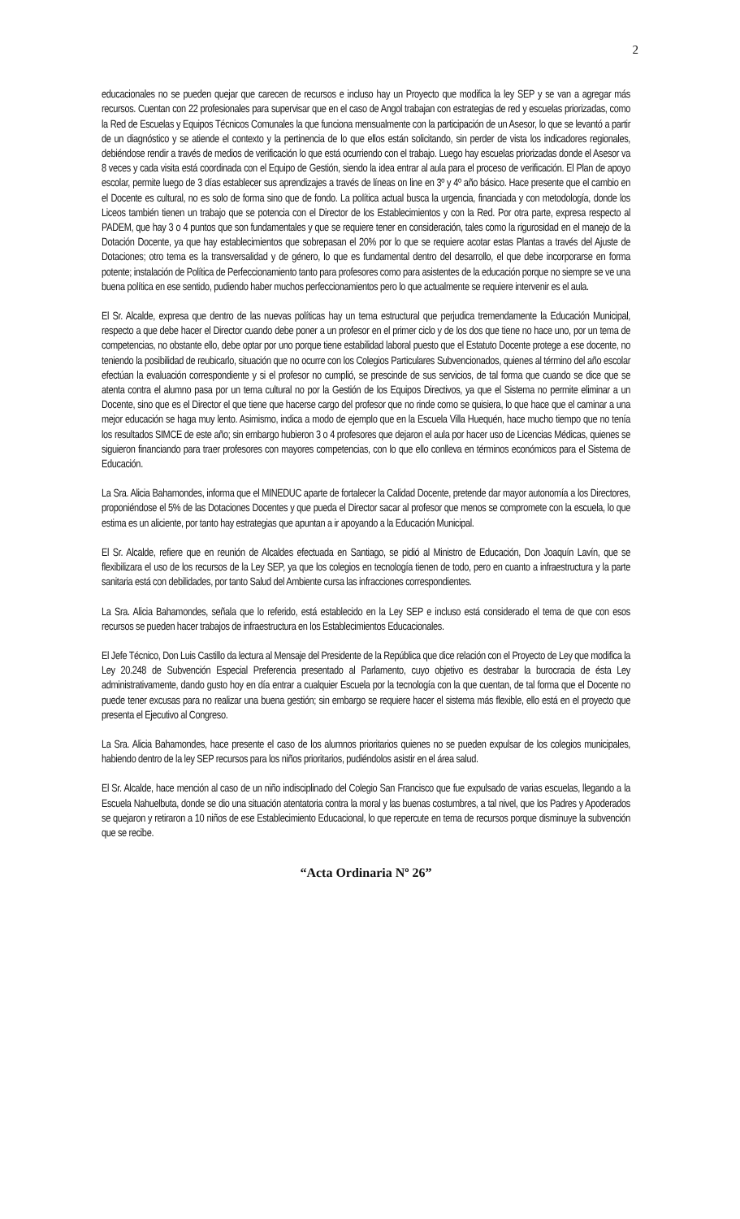2
educacionales no se pueden quejar que carecen de recursos e incluso hay un Proyecto que modifica la ley SEP y se van a agregar más recursos. Cuentan con 22 profesionales para supervisar que en el caso de Angol trabajan con estrategias de red y escuelas priorizadas, como la Red de Escuelas y Equipos Técnicos Comunales la que funciona mensualmente con la participación de un Asesor, lo que se levantó a partir de un diagnóstico y se atiende el contexto y la pertinencia de lo que ellos están solicitando, sin perder de vista los indicadores regionales, debiéndose rendir a través de medios de verificación lo que está ocurriendo con el trabajo. Luego hay escuelas priorizadas donde el Asesor va 8 veces y cada visita está coordinada con el Equipo de Gestión, siendo la idea entrar al aula para el proceso de verificación. El Plan de apoyo escolar, permite luego de 3 días establecer sus aprendizajes a través de líneas on line en 3º y 4º año básico. Hace presente que el cambio en el Docente es cultural, no es solo de forma sino que de fondo. La política actual busca la urgencia, financiada y con metodología, donde los Liceos también tienen un trabajo que se potencia con el Director de los Establecimientos y con la Red. Por otra parte, expresa respecto al PADEM, que hay 3 o 4 puntos que son fundamentales y que se requiere tener en consideración, tales como la rigurosidad en el manejo de la Dotación Docente, ya que hay establecimientos que sobrepasan el 20% por lo que se requiere acotar estas Plantas a través del Ajuste de Dotaciones; otro tema es la transversalidad y de género, lo que es fundamental dentro del desarrollo, el que debe incorporarse en forma potente; instalación de Política de Perfeccionamiento tanto para profesores como para asistentes de la educación porque no siempre se ve una buena política en ese sentido, pudiendo haber muchos perfeccionamientos pero lo que actualmente se requiere intervenir es el aula.
El Sr. Alcalde, expresa que dentro de las nuevas políticas hay un tema estructural que perjudica tremendamente la Educación Municipal, respecto a que debe hacer el Director cuando debe poner a un profesor en el primer ciclo y de los dos que tiene no hace uno, por un tema de competencias, no obstante ello, debe optar por uno porque tiene estabilidad laboral puesto que el Estatuto Docente protege a ese docente, no teniendo la posibilidad de reubicarlo, situación que no ocurre con los Colegios Particulares Subvencionados, quienes al término del año escolar efectúan la evaluación correspondiente y si el profesor no cumplió, se prescinde de sus servicios, de tal forma que cuando se dice que se atenta contra el alumno pasa por un tema cultural no por la Gestión de los Equipos Directivos, ya que el Sistema no permite eliminar a un Docente, sino que es el Director el que tiene que hacerse cargo del profesor que no rinde como se quisiera, lo que hace que el caminar a una mejor educación se haga muy lento. Asimismo, indica a modo de ejemplo que en la Escuela Villa Huequén, hace mucho tiempo que no tenía los resultados SIMCE de este año; sin embargo hubieron 3 o 4 profesores que dejaron el aula por hacer uso de Licencias Médicas, quienes se siguieron financiando para traer profesores con mayores competencias, con lo que ello conlleva en términos económicos para el Sistema de Educación.
La Sra. Alicia Bahamondes, informa que el MINEDUC aparte de fortalecer la Calidad Docente, pretende dar mayor autonomía a los Directores, proponiéndose el 5% de las Dotaciones Docentes y que pueda el Director sacar al profesor que menos se compromete con la escuela, lo que estima es un aliciente, por tanto hay estrategias que apuntan a ir apoyando a la Educación Municipal.
El Sr. Alcalde, refiere que en reunión de Alcaldes efectuada en Santiago, se pidió al Ministro de Educación, Don Joaquín Lavín, que se flexibilizara el uso de los recursos de la Ley SEP, ya que los colegios en tecnología tienen de todo, pero en cuanto a infraestructura y la parte sanitaria está con debilidades, por tanto Salud del Ambiente cursa las infracciones correspondientes.
La Sra. Alicia Bahamondes, señala que lo referido, está establecido en la Ley SEP e incluso está considerado el tema de que con esos recursos se pueden hacer trabajos de infraestructura en los Establecimientos Educacionales.
El Jefe Técnico, Don Luis Castillo da lectura al Mensaje del Presidente de la República que dice relación con el Proyecto de Ley que modifica la Ley 20.248 de Subvención Especial Preferencia presentado al Parlamento, cuyo objetivo es destrabar la burocracia de ésta Ley administrativamente, dando gusto hoy en día entrar a cualquier Escuela por la tecnología con la que cuentan, de tal forma que el Docente no puede tener excusas para no realizar una buena gestión; sin embargo se requiere hacer el sistema más flexible, ello está en el proyecto que presenta el Ejecutivo al Congreso.
La Sra. Alicia Bahamondes, hace presente el caso de los alumnos prioritarios quienes no se pueden expulsar de los colegios municipales, habiendo dentro de la ley SEP recursos para los niños prioritarios, pudiéndolos asistir en el área salud.
El Sr. Alcalde, hace mención al caso de un niño indisciplinado del Colegio San Francisco que fue expulsado de varias escuelas, llegando a la Escuela Nahuelbuta, donde se dio una situación atentatoria contra la moral y las buenas costumbres, a tal nivel, que los Padres y Apoderados se quejaron y retiraron a 10 niños de ese Establecimiento Educacional, lo que repercute en tema de recursos porque disminuye la subvención que se recibe.
“Acta Ordinaria Nº 26”